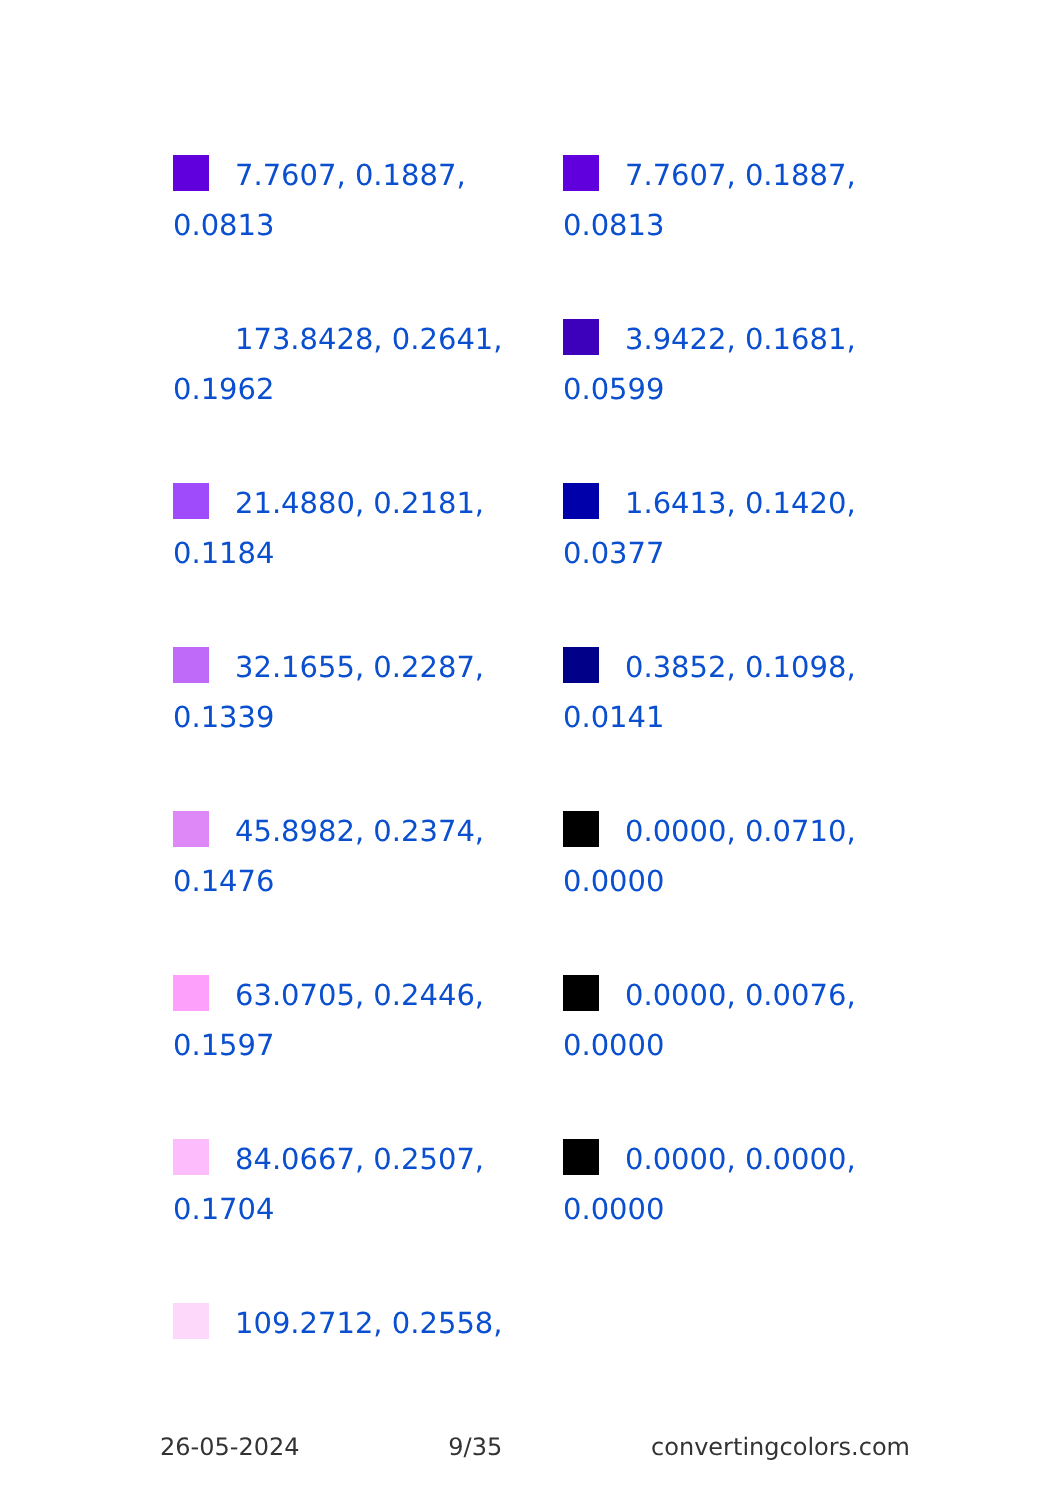7.7607, 0.1887,
0.0813
7.7607, 0.1887,
0.0813
173.8428, 0.2641,
0.1962
3.9422, 0.1681,
0.0599
21.4880, 0.2181,
0.1184
1.6413, 0.1420,
0.0377
32.1655, 0.2287,
0.1339
0.3852, 0.1098,
0.0141
45.8982, 0.2374,
0.1476
0.0000, 0.0710,
0.0000
63.0705, 0.2446,
0.1597
0.0000, 0.0076,
0.0000
84.0667, 0.2507,
0.1704
0.0000, 0.0000,
0.0000
109.2712, 0.2558,
26-05-2024 9/35 convertingcolors.com